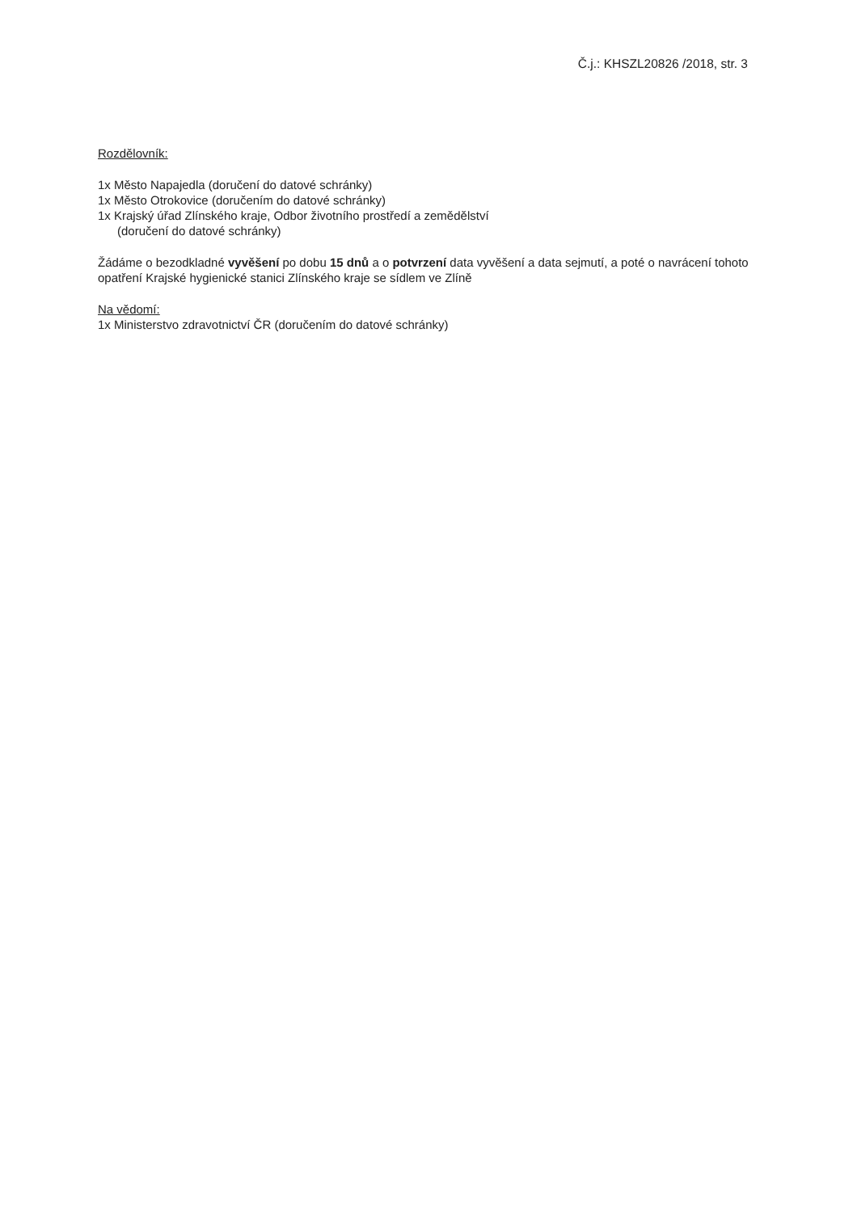Č.j.: KHSZL20826 /2018, str. 3
Rozdělovník:
1x Město Napajedla (doručení do datové schránky)
1x Město Otrokovice (doručením do datové schránky)
1x Krajský úřad Zlínského kraje, Odbor životního prostředí a zemědělství
(doručení do datové schránky)
Žádáme o bezodkladné vyvěšení po dobu 15 dnů a o potvrzení data vyvěšení a data sejmutí, a poté o navrácení tohoto opatření Krajské hygienické stanici Zlínského kraje se sídlem ve Zlíně
Na vědomí:
1x Ministerstvo zdravotnictví ČR (doručením do datové schránky)